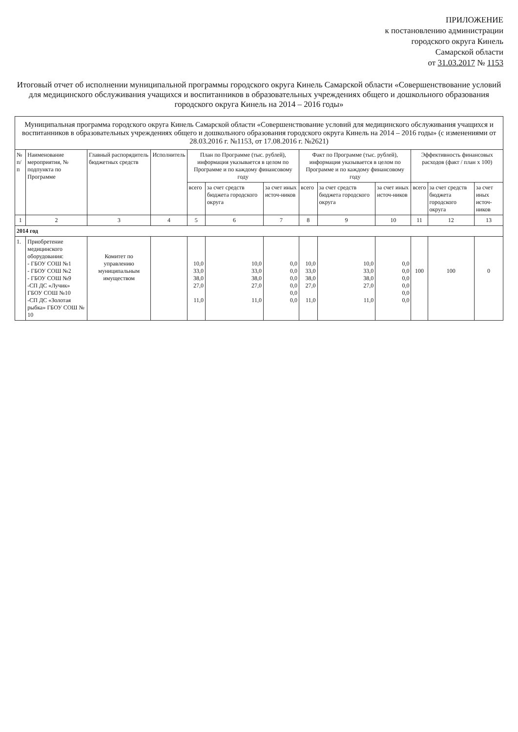ПРИЛОЖЕНИЕ
к постановлению администрации
городского округа Кинель
Самарской области
от 31.03.2017 № 1153
Итоговый отчет об исполнении муниципальной программы городского округа Кинель Самарской области «Совершенствование условий для медицинского обслуживания учащихся и воспитанников в образовательных учреждениях общего и дошкольного образования городского округа Кинель на 2014 – 2016 годы»
| Муниципальная программа городского округа Кинель Самарской области «Совершенствование условий для медицинского обслуживания учащихся и воспитанников в образовательных учреждениях общего и дошкольного образования городского округа Кинель на 2014 – 2016 годы» (с изменениями от 28.03.2016 г. №1153, от 17.08.2016 г. №2621) | | | | | | | | | | | | |
| № п/п | Наименование мероприятия, № подпункта по Программе | Главный распорядитель бюджетных средств | Исполнитель | План по Программе (тыс. рублей), информация указывается в целом по Программе и по каждому финансовому году | | | Факт по Программе (тыс. рублей), информация указывается в целом по Программе и по каждому финансовому году | | | Эффективность финансовых расходов (факт / план х 100) | | |
| | | | | всего | за счет средств бюджета городского округа | за счет иных источ-ников | всего | за счет средств бюджета городского округа | за счет иных источ-ников | всего | за счет средств бюджета городского округа | за счет иных источ-ников |
| 1 | 2 | 3 | 4 | 5 | 6 | 7 | 8 | 9 | 10 | 11 | 12 | 13 |
| 2014 год | | | | | | | | | | | | |
| 1. | Приобретение медицинского оборудования: - ГБОУ СОШ №1 - ГБОУ СОШ №2 - ГБОУ СОШ №9 -СП ДС «Лучик» ГБОУ СОШ №10 -СП ДС «Золотая рыбка» ГБОУ СОШ № 10 | Комитет по управлению муниципальным имуществом | | 10,0 33,0 38,0 27,0 11,0 | 10,0 33,0 38,0 27,0 11,0 | 0,0 0,0 0,0 0,0 0,0 0,0 | 10,0 33,0 38,0 27,0 11,0 | 10,0 33,0 38,0 27,0 11,0 | 0,0 0,0 0,0 0,0 0,0 0,0 | 100 | 100 | 0 |